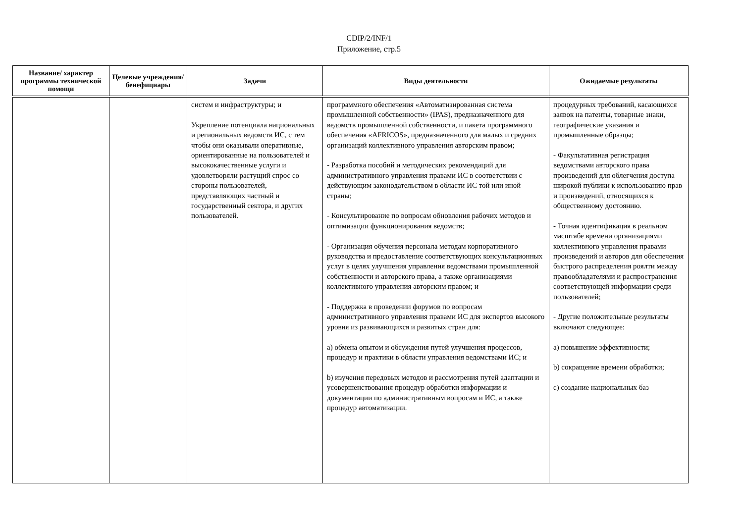CDIP/2/INF/1
Приложение, стр.5
| Название/ характер программы технической помощи | Целевые учреждения/ бенефициары | Задачи | Виды деятельности | Ожидаемые результаты |
| --- | --- | --- | --- | --- |
| | | систем и инфраструктуры; и Укрепление потенциала национальных и региональных ведомств ИС, с тем чтобы они оказывали оперативные, ориентированные на пользователей и высококачественные услуги и удовлетворяли растущий спрос со стороны пользователей, представляющих частный и государственный сектора, и других пользователей. | программного обеспечения «Автоматизированная система промышленной собственности» (IPAS), предназначенного для ведомств промышленной собственности, и пакета программного обеспечения «AFRICOS», предназначенного для малых и средних организаций коллективного управления авторским правом; - Разработка пособий и методических рекомендаций для административного управления правами ИС в соответствии с действующим законодательством в области ИС той или иной страны; - Консультирование по вопросам обновления рабочих методов и оптимизации функционирования ведомств; - Организация обучения персонала методам корпоративного руководства и предоставление соответствующих консультационных услуг в целях улучшения управления ведомствами промышленной собственности и авторского права, а также организациями коллективного управления авторским правом; и - Поддержка в проведении форумов по вопросам административного управления правами ИС для экспертов высокого уровня из развивающихся и развитых стран для: a) обмена опытом и обсуждения путей улучшения процессов, процедур и практики в области управления ведомствами ИС; и b) изучения передовых методов и рассмотрения путей адаптации и усовершенствования процедур обработки информации и документации по административным вопросам и ИС, а также процедур автоматизации. | процедурных требований, касающихся заявок на патенты, товарные знаки, географические указания и промышленные образцы; - Факультативная регистрация ведомствами авторского права произведений для облегчения доступа широкой публики к использованию прав и произведений, относящихся к общественному достоянию. - Точная идентификация в реальном масштабе времени организациями коллективного управления правами произведений и авторов для обеспечения быстрого распределения роялти между правообладателями и распространения соответствующей информации среди пользователей; - Другие положительные результаты включают следующее: a) повышение эффективности; b) сокращение времени обработки; c) создание национальных баз |